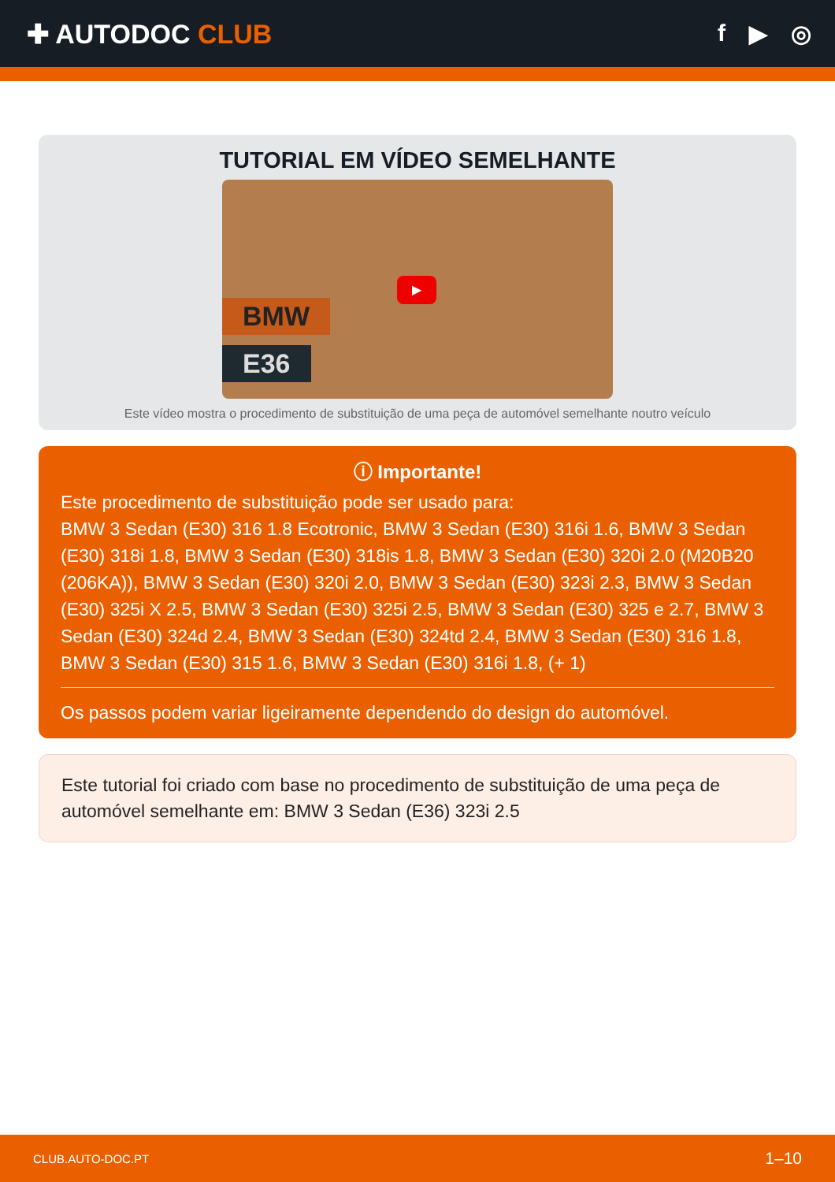✚ AUTODOC CLUB f ▶ ◎
TUTORIAL EM VÍDEO SEMELHANTE
BMW
E36
▶
Este vídeo mostra o procedimento de substituição de uma peça de automóvel semelhante noutro veículo
ⓘ Importante!
Este procedimento de substituição pode ser usado para:
BMW 3 Sedan (E30) 316 1.8 Ecotronic, BMW 3 Sedan (E30) 316i 1.6, BMW 3 Sedan (E30) 318i 1.8, BMW 3 Sedan (E30) 318is 1.8, BMW 3 Sedan (E30) 320i 2.0 (M20B20 (206KA)), BMW 3 Sedan (E30) 320i 2.0, BMW 3 Sedan (E30) 323i 2.3, BMW 3 Sedan (E30) 325i X 2.5, BMW 3 Sedan (E30) 325i 2.5, BMW 3 Sedan (E30) 325 e 2.7, BMW 3 Sedan (E30) 324d 2.4, BMW 3 Sedan (E30) 324td 2.4, BMW 3 Sedan (E30) 316 1.8, BMW 3 Sedan (E30) 315 1.6, BMW 3 Sedan (E30) 316i 1.8, (+ 1)
Os passos podem variar ligeiramente dependendo do design do automóvel.
Este tutorial foi criado com base no procedimento de substituição de uma peça de automóvel semelhante em: BMW 3 Sedan (E36) 323i 2.5
CLUB.AUTO-DOC.PT 1–10